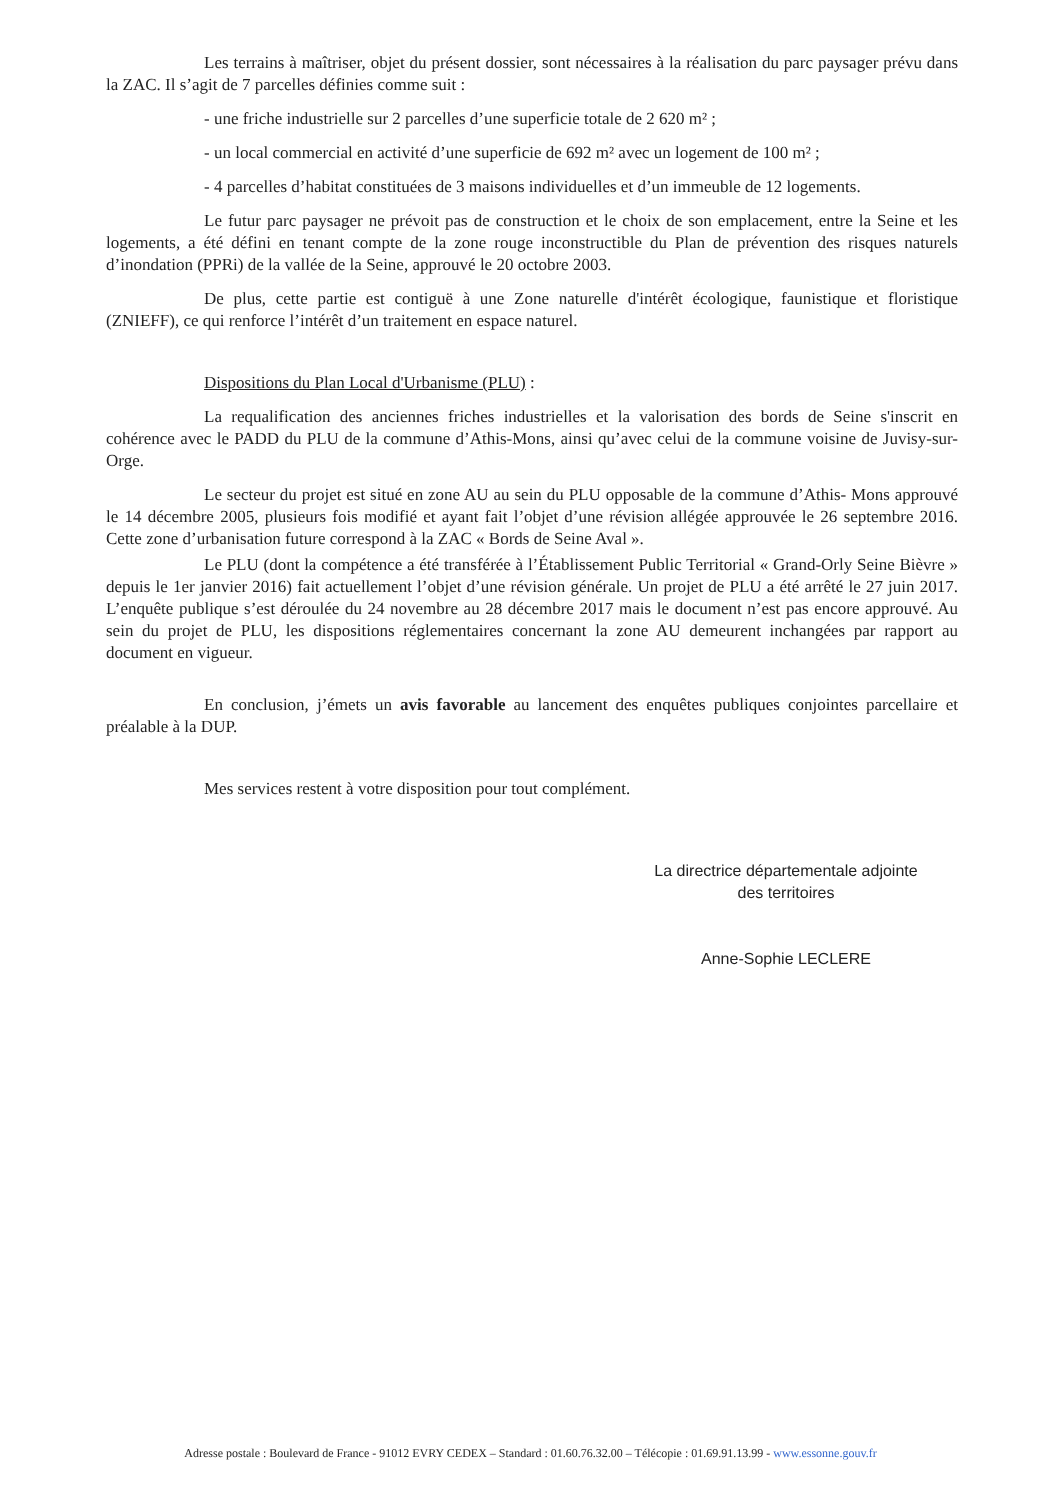Les terrains à maîtriser, objet du présent dossier, sont nécessaires à la réalisation du parc paysager prévu dans la ZAC. Il s’agit de 7 parcelles définies comme suit :
- une friche industrielle sur 2 parcelles d’une superficie totale de 2 620 m² ;
- un local commercial en activité d’une superficie de 692 m² avec un logement de 100 m² ;
- 4 parcelles d’habitat constituées de 3 maisons individuelles et d’un immeuble de 12 logements.
Le futur parc paysager ne prévoit pas de construction et le choix de son emplacement, entre la Seine et les logements, a été défini en tenant compte de la zone rouge inconstructible du Plan de prévention des risques naturels d’inondation (PPRi) de la vallée de la Seine, approuvé le 20 octobre 2003.
De plus, cette partie est contiguë à une Zone naturelle d'intérêt écologique, faunistique et floristique (ZNIEFF), ce qui renforce l’intérêt d’un traitement en espace naturel.
Dispositions du Plan Local d'Urbanisme (PLU) :
La requalification des anciennes friches industrielles et la valorisation des bords de Seine s'inscrit en cohérence avec le PADD du PLU de la commune d’Athis-Mons, ainsi qu’avec celui de la commune voisine de Juvisy-sur-Orge.
Le secteur du projet est situé en zone AU au sein du PLU opposable de la commune d’Athis- Mons approuvé le 14 décembre 2005, plusieurs fois modifié et ayant fait l’objet d’une révision allégée approuvée le 26 septembre 2016. Cette zone d’urbanisation future correspond à la ZAC « Bords de Seine Aval ».
Le PLU (dont la compétence a été transférée à l’Établissement Public Territorial « Grand-Orly Seine Bièvre » depuis le 1er janvier 2016) fait actuellement l’objet d’une révision générale. Un projet de PLU a été arrêté le 27 juin 2017. L’enquête publique s’est déroulée du 24 novembre au 28 décembre 2017 mais le document n’est pas encore approuvé. Au sein du projet de PLU, les dispositions réglementaires concernant la zone AU demeurent inchangées par rapport au document en vigueur.
En conclusion, j’émets un avis favorable au lancement des enquêtes publiques conjointes parcellaire et préalable à la DUP.
Mes services restent à votre disposition pour tout complément.
La directrice départementale adjointe
des territoires
Anne-Sophie LECLERE
Adresse postale : Boulevard de France - 91012 EVRY CEDEX – Standard : 01.60.76.32.00 – Télécopie : 01.69.91.13.99 - www.essonne.gouv.fr